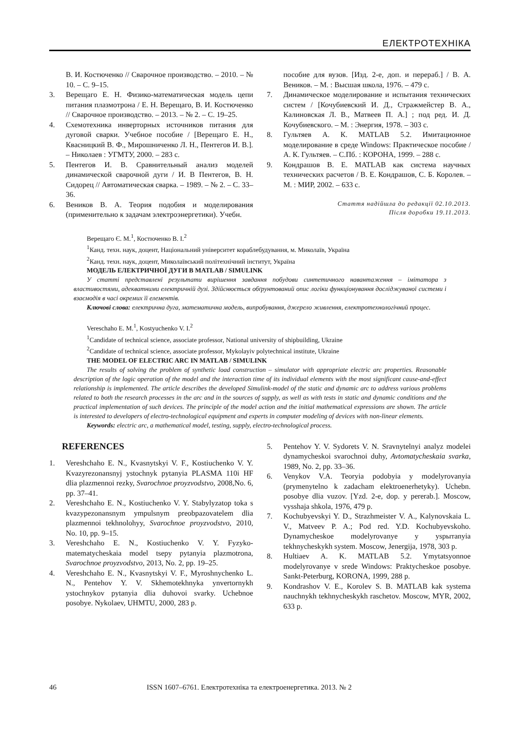ЕЛЕКТРОТЕХНІКА
В. И. Костюченко // Сварочное производство. – 2010. – № 10. – С. 9–15.
3. Верещаго Е. Н. Физико-математическая модель цепи питания плазмотрона / Е. Н. Верещаго, В. И. Костюченко // Сварочное производство. – 2013. – № 2. – С. 19–25.
4. Схемотехника инверторных источников питания для дуговой сварки. Учебное пособие / [Верещаго Е. Н., Квасницкий В. Ф., Мирошниченко Л. Н., Пентегов И. В.]. – Николаев : УГМТУ, 2000. – 283 с.
5. Пентегов И. В. Сравнительный анализ моделей динамической сварочной дуги / И. В Пентегов, В. Н. Сидорец // Автоматическая сварка. – 1989. – № 2. – С. 33–36.
6. Веников В. А. Теория подобия и моделирования (применительно к задачам электроэнергетики). Учебн.
пособие для вузов. [Изд. 2-е, доп. и перераб.] / В. А. Веников. – М. : Высшая школа, 1976. – 479 с.
7. Динамическое моделирование и испытания технических систем / [Кочубиевский И. Д., Стражмейстер В. А., Калиновская Л. В., Матвеев П. А.] ; под ред. И. Д. Кочубиевского. – М. : Энергия, 1978. – 303 с.
8. Гультяев А. К. MATLAB 5.2. Имитационное моделирование в среде Windows: Практическое пособие / А. К. Гультяев. – С.Пб. : КОРОНА, 1999. – 288 с.
9. Кондрашов В. Е. MATLAB как система научных технических расчетов / В. Е. Кондрашов, С. Б. Королев. – М. : МИР, 2002. – 633 с.
Стаття надійшла до редакції 02.10.2013.
Після доробки 19.11.2013.
Верещаго Є. М.<sup>1</sup>, Костюченко В. І.<sup>2</sup>
<sup>1</sup> Канд. техн. наук, доцент, Національний університет кораблебудування, м. Миколаїв, Україна
<sup>2</sup> Канд. техн. наук, доцент, Миколаївський політехнічний інститут, Україна
МОДЕЛЬ ЕЛЕКТРИЧНОЇ ДУГИ В MATLAB / SIMULINK
У статті представлені результати вирішення завдання побудови синтетичного навантаження – імітатора з властивостями, адекватними електричній дузі. Здійснюється обґрунтований опис логіки функціонування досліджуваної системи і взаємодія в часі окремих її елементів.
Ключові слова: електрична дуга, математична модель, випробування, джерело живлення, електротехнологічний процес.
Vereschaho E. M.<sup>1</sup>, Kostyuchenko V. I.<sup>2</sup>
<sup>1</sup> Candidate of technical science, associate professor, National university of shipbuilding, Ukraine
<sup>2</sup> Candidate of technical science, associate professor, Mykolayiv polytechnical institute, Ukraine
THE MODEL OF ELECTRIC ARC IN MATLAB / SIMULINK
The results of solving the problem of synthetic load construction – simulator with appropriate electric arc properties. Reasonable description of the logic operation of the model and the interaction time of its individual elements with the most significant cause-and-effect relationship is implemented. The article describes the developed Simulink-model of the static and dynamic arc to address various problems related to both the research processes in the arc and in the sources of supply, as well as with tests in static and dynamic conditions and the practical implementation of such devices. The principle of the model action and the initial mathematical expressions are shown. The article is interested to developers of electro-technological equipment and experts in computer modeling of devices with non-linear elements.
Keywords: electric arc, a mathematical model, testing, supply, electro-technological process.
REFERENCES
1. Vereshchaho E. N., Kvasnytskyi V. F., Kostiuchenko V. Y. Kvazyrezonansnyj ystochnyk pytanyia PLASMA 110i HF dlia plazmennoi rezky, Svarochnoe proyzvodstvo, 2008,No. 6, pp. 37–41.
2. Vereshchaho E. N., Kostiuchenko V. Y. Stabylyzatop toka s kvazypezonansnym ympulsnym preobpazovatelem dlia plazmennoi tekhnolohyy, Svarochnoe proyzvodstvo, 2010, No. 10, pp. 9–15.
3. Vereshchaho E. N., Kostiuchenko V. Y. Fyzyko-matematycheskaia model tsepy pytanyia plazmotrona, Svarochnoe proyzvodstvo, 2013, No. 2, pp. 19–25.
4. Vereshchaho E. N., Kvasnytskyi V. F., Myroshnychenko L. N., Pentehov Y. V. Skhemotekhnyka ynvertornykh ystochnykov pytanyia dlia duhovoi svarky. Uchebnoe posobye. Nykolaev, UHMTU, 2000, 283 p.
5. Pentehov Y. V. Sydorets V. N. Sravnytelnyi analyz modelei dynamycheskoi svarochnoi duhy, Avtomatycheskaia svarka, 1989, No. 2, pp. 33–36.
6. Venykov V.A. Teoryia podobyia y modelyrovanyia (prymenytelno k zadacham elektroenerhetyky). Uchebn. posobye dlia vuzov. [Yzd. 2-e, dop. y pererab.]. Moscow, vysshaja shkola, 1976, 479 p.
7. Kochubyevskyi Y. D., Strazhmeister V. A., Kalynovskaia L. V., Matveev P. A.; Pod red. Y.D. Kochubyevskoho. Dynamycheskoe modelyrovanye y yspытanyia tekhnycheskykh system. Moscow, Jenergija, 1978, 303 p.
8. Hultiaev A. K. MATLAB 5.2. Ymytatsyonnoe modelyrovanye v srede Windows: Praktycheskoe posobye. Sankt-Peterburg, KORONA, 1999, 288 p.
9. Kondrashov V. E., Korolev S. B. MATLAB kak systema nauchnykh tekhnycheskykh raschetov. Moscow, MYR, 2002, 633 p.
46 ISSN 1607–6761. Електротехніка та електроенергетика. 2013. № 2